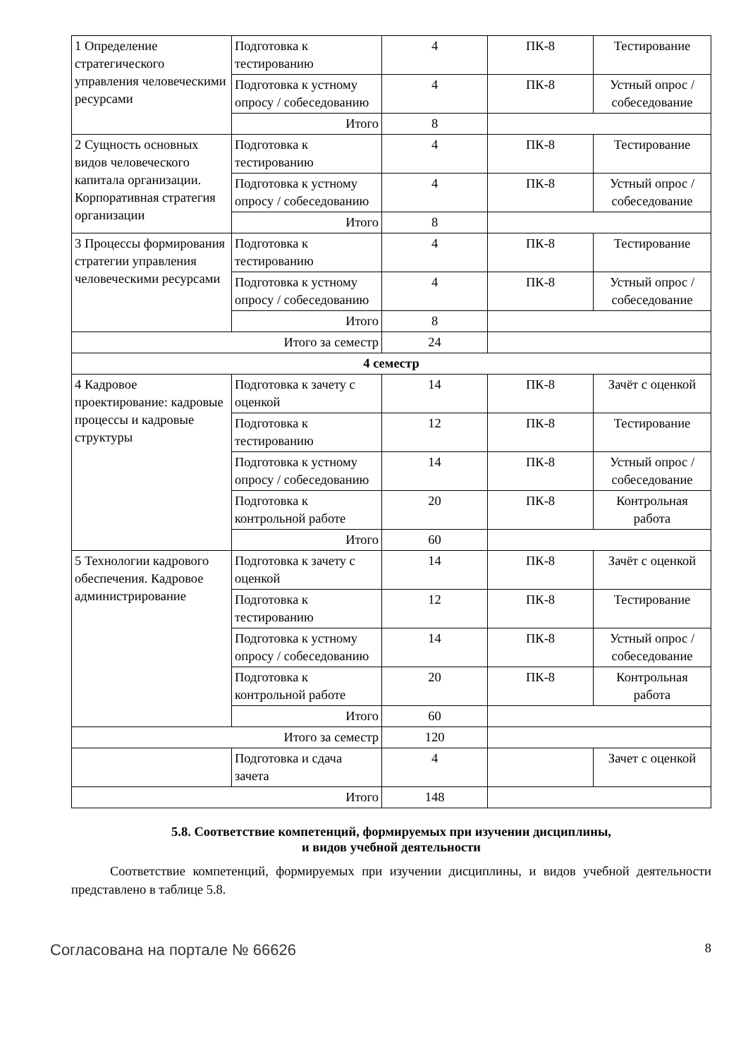| 1 Определение стратегического управления человеческими ресурсами | Подготовка к тестированию | 4 | ПК-8 | Тестирование |
| | Подготовка к устному опросу / собеседованию | 4 | ПК-8 | Устный опрос / собеседование |
| | Итого | 8 | | |
| 2 Сущность основных видов человеческого капитала организации. Корпоративная стратегия организации | Подготовка к тестированию | 4 | ПК-8 | Тестирование |
| | Подготовка к устному опросу / собеседованию | 4 | ПК-8 | Устный опрос / собеседование |
| | Итого | 8 | | |
| 3 Процессы формирования стратегии управления человеческими ресурсами | Подготовка к тестированию | 4 | ПК-8 | Тестирование |
| | Подготовка к устному опросу / собеседованию | 4 | ПК-8 | Устный опрос / собеседование |
| | Итого | 8 | | |
| Итого за семестр | | 24 | | |
| 4 семестр | | | | |
| 4 Кадровое проектирование: кадровые процессы и кадровые структуры | Подготовка к зачету с оценкой | 14 | ПК-8 | Зачёт с оценкой |
| | Подготовка к тестированию | 12 | ПК-8 | Тестирование |
| | Подготовка к устному опросу / собеседованию | 14 | ПК-8 | Устный опрос / собеседование |
| | Подготовка к контрольной работе | 20 | ПК-8 | Контрольная работа |
| | Итого | 60 | | |
| 5 Технологии кадрового обеспечения. Кадровое администрирование | Подготовка к зачету с оценкой | 14 | ПК-8 | Зачёт с оценкой |
| | Подготовка к тестированию | 12 | ПК-8 | Тестирование |
| | Подготовка к устному опросу / собеседованию | 14 | ПК-8 | Устный опрос / собеседование |
| | Подготовка к контрольной работе | 20 | ПК-8 | Контрольная работа |
| | Итого | 60 | | |
| Итого за семестр | | 120 | | |
| | Подготовка и сдача зачета | 4 | | Зачет с оценкой |
| Итого | | 148 | | |
5.8. Соответствие компетенций, формируемых при изучении дисциплины,
и видов учебной деятельности
Соответствие компетенций, формируемых при изучении дисциплины, и видов учебной деятельности представлено в таблице 5.8.
Согласована на портале № 66626 8